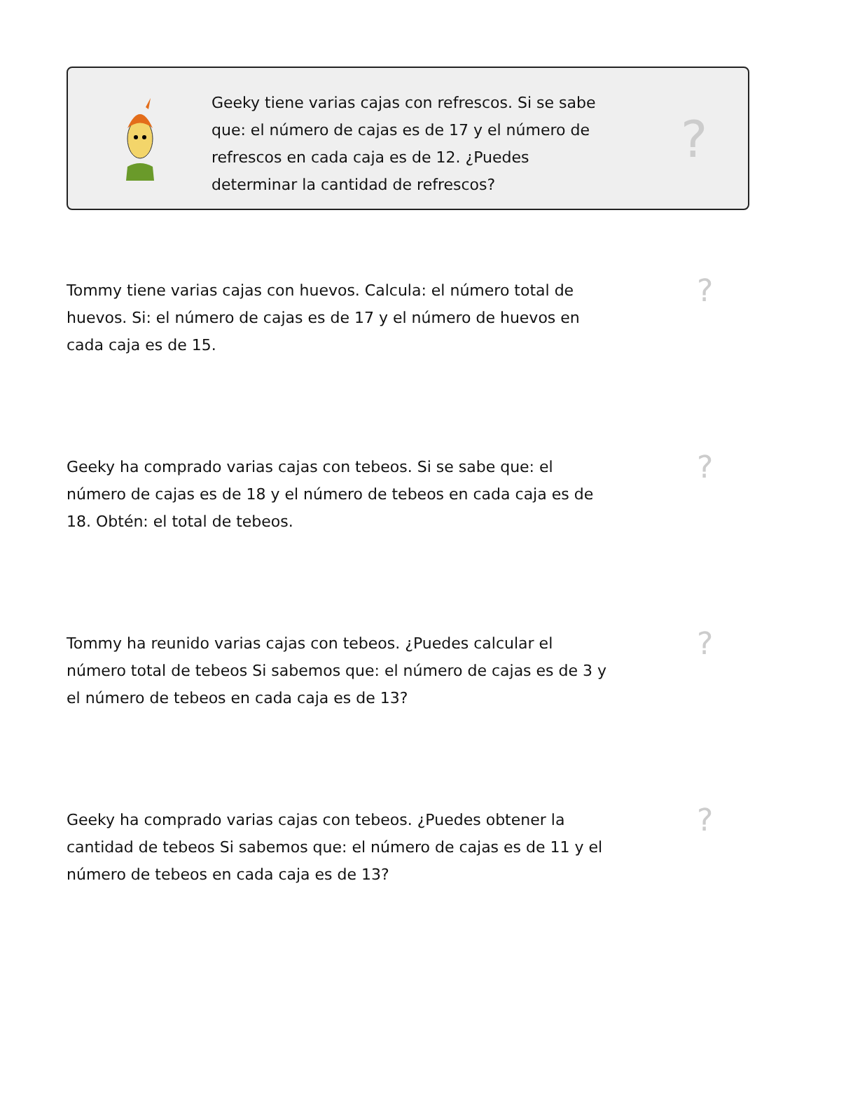Geeky tiene varias cajas con refrescos. Si se sabe que: el número de cajas es de 17 y el número de refrescos en cada caja es de 12. ¿Puedes determinar la cantidad de refrescos?
?
Tommy tiene varias cajas con huevos. Calcula: el número total de huevos. Si: el número de cajas es de 17 y el número de huevos en cada caja es de 15.
?
Geeky ha comprado varias cajas con tebeos. Si se sabe que: el número de cajas es de 18 y el número de tebeos en cada caja es de 18. Obtén: el total de tebeos.
?
Tommy ha reunido varias cajas con tebeos. ¿Puedes calcular el número total de tebeos Si sabemos que: el número de cajas es de 3 y el número de tebeos en cada caja es de 13?
?
Geeky ha comprado varias cajas con tebeos. ¿Puedes obtener la cantidad de tebeos Si sabemos que: el número de cajas es de 11 y el número de tebeos en cada caja es de 13?
?